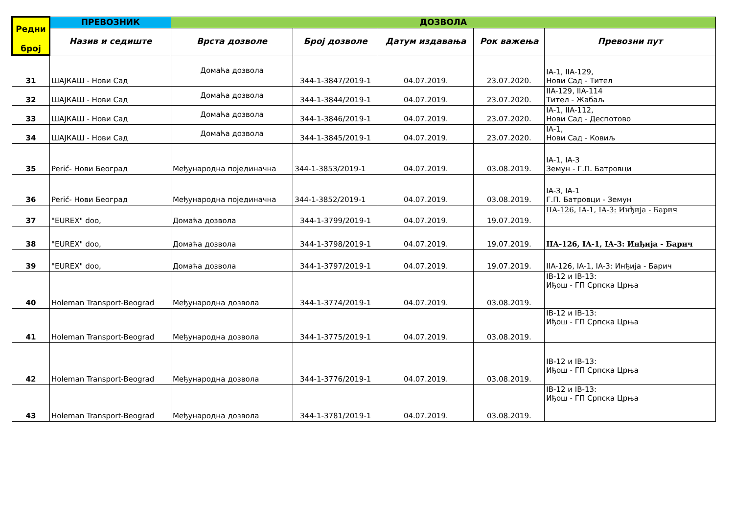| Редни број | ПРЕВОЗНИК | ДОЗВОЛА | | | | |
| --- | --- | --- | --- | --- | --- | --- |
| | Назив и седиште | Врста дозволе | Број дозволе | Датум издавања | Рок важења | Превозни пут |
| 31 | ШАЈКАШ - Нови Сад | Домаћа дозвола | 344-1-3847/2019-1 | 04.07.2019. | 23.07.2020. | IA-1, IIA-129, Нови Сад - Тител |
| 32 | ШАЈКАШ - Нови Сад | Домаћа дозвола | 344-1-3844/2019-1 | 04.07.2019. | 23.07.2020. | IIA-129, IIA-114 Тител - Жабаљ |
| 33 | ШАЈКАШ - Нови Сад | Домаћа дозвола | 344-1-3846/2019-1 | 04.07.2019. | 23.07.2020. | IA-1, IIA-112, Нови Сад - Деспотово |
| 34 | ШАЈКАШ - Нови Сад | Домаћа дозвола | 344-1-3845/2019-1 | 04.07.2019. | 23.07.2020. | IA-1, Нови Сад - Ковиљ |
| 35 | Perić- Нови Београд | Међународна појединачна | 344-1-3853/2019-1 | 04.07.2019. | 03.08.2019. | IA-1, IA-3 Земун - Г.П. Батровци |
| 36 | Perić- Нови Београд | Међународна појединачна | 344-1-3852/2019-1 | 04.07.2019. | 03.08.2019. | IA-3, IA-1 Г.П. Батровци - Земун |
| 37 | "EUREX" doo, | Домаћа дозвола | 344-1-3799/2019-1 | 04.07.2019. | 19.07.2019. | IIA-126, IA-1, IA-3: Инђија - Барич |
| 38 | "EUREX" doo, | Домаћа дозвола | 344-1-3798/2019-1 | 04.07.2019. | 19.07.2019. | IIA-126, IA-1, IA-3: Инђија - Барич |
| 39 | "EUREX" doo, | Домаћа дозвола | 344-1-3797/2019-1 | 04.07.2019. | 19.07.2019. | IIA-126, IA-1, IA-3: Инђија - Барич |
| 40 | Holeman Transport-Beograd | Међународна дозвола | 344-1-3774/2019-1 | 04.07.2019. | 03.08.2019. | IB-12 и IB-13: Иђош - ГП Српска Црња |
| 41 | Holeman Transport-Beograd | Међународна дозвола | 344-1-3775/2019-1 | 04.07.2019. | 03.08.2019. | IB-12 и IB-13: Иђош - ГП Српска Црња |
| 42 | Holeman Transport-Beograd | Међународна дозвола | 344-1-3776/2019-1 | 04.07.2019. | 03.08.2019. | IB-12 и IB-13: Иђош - ГП Српска Црња |
| 43 | Holeman Transport-Beograd | Међународна дозвола | 344-1-3781/2019-1 | 04.07.2019. | 03.08.2019. | IB-12 и IB-13: Иђош - ГП Српска Црња |